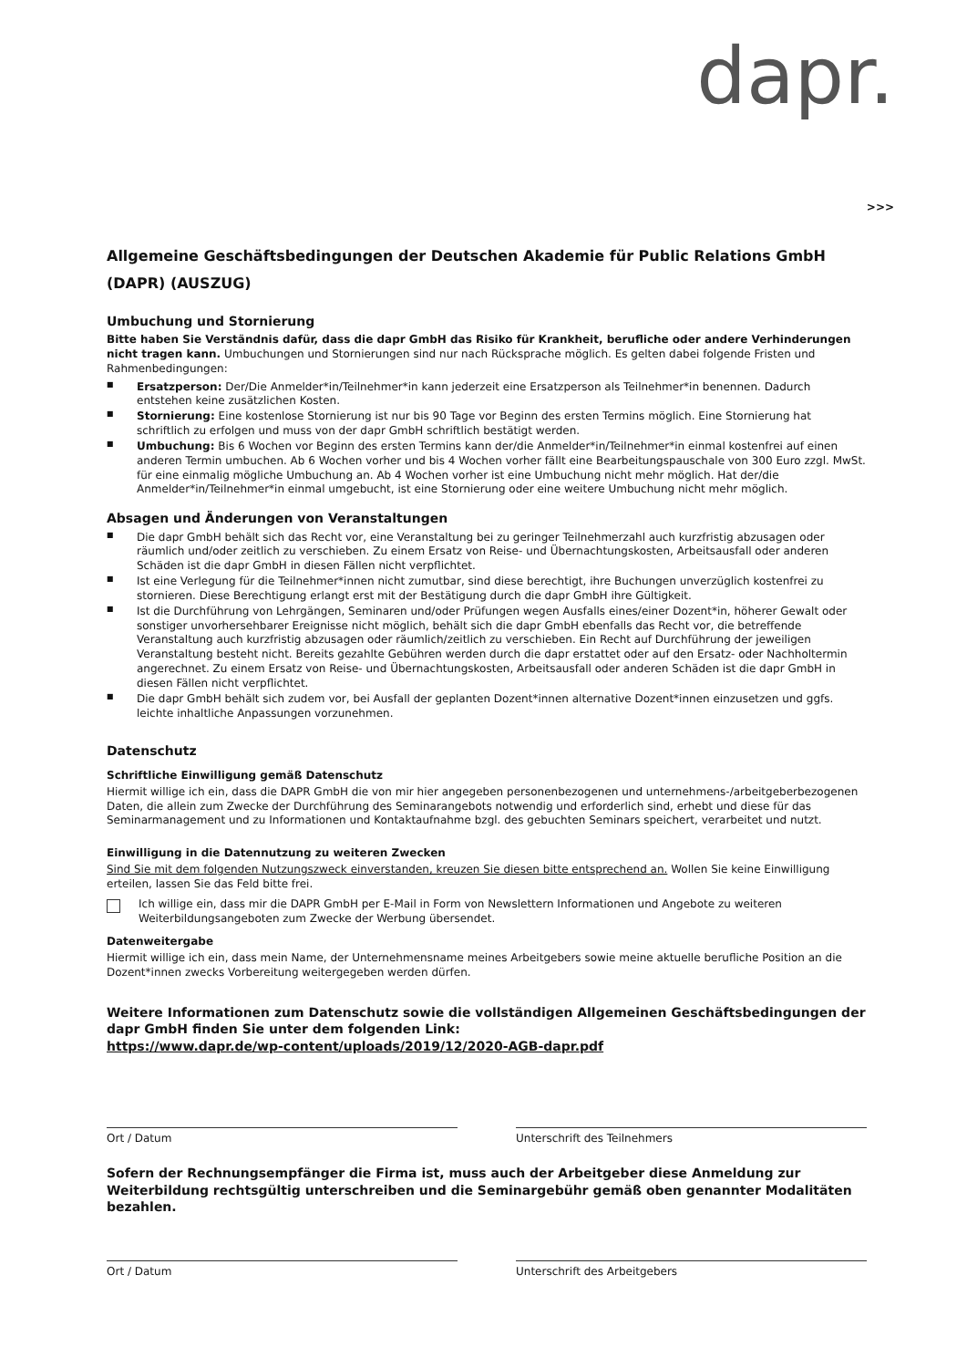dapr.
>>>
Allgemeine Geschäftsbedingungen der Deutschen Akademie für Public Relations GmbH (DAPR) (AUSZUG)
Umbuchung und Stornierung
Bitte haben Sie Verständnis dafür, dass die dapr GmbH das Risiko für Krankheit, berufliche oder andere Verhinderungen nicht tragen kann. Umbuchungen und Stornierungen sind nur nach Rücksprache möglich. Es gelten dabei folgende Fristen und Rahmenbedingungen:
■ Ersatzperson: Der/Die Anmelder*in/Teilnehmer*in kann jederzeit eine Ersatzperson als Teilnehmer*in benennen. Dadurch entstehen keine zusätzlichen Kosten.
■ Stornierung: Eine kostenlose Stornierung ist nur bis 90 Tage vor Beginn des ersten Termins möglich. Eine Stornierung hat schriftlich zu erfolgen und muss von der dapr GmbH schriftlich bestätigt werden.
■ Umbuchung: Bis 6 Wochen vor Beginn des ersten Termins kann der/die Anmelder*in/Teilnehmer*in einmal kostenfrei auf einen anderen Termin umbuchen. Ab 6 Wochen vorher und bis 4 Wochen vorher fällt eine Bearbeitungspauschale von 300 Euro zzgl. MwSt. für eine einmalig mögliche Umbuchung an. Ab 4 Wochen vorher ist eine Umbuchung nicht mehr möglich. Hat der/die Anmelder*in/Teilnehmer*in einmal umgebucht, ist eine Stornierung oder eine weitere Umbuchung nicht mehr möglich.
Absagen und Änderungen von Veranstaltungen
■ Die dapr GmbH behält sich das Recht vor, eine Veranstaltung bei zu geringer Teilnehmerzahl auch kurzfristig abzusagen oder räumlich und/oder zeitlich zu verschieben. Zu einem Ersatz von Reise- und Übernachtungskosten, Arbeitsausfall oder anderen Schäden ist die dapr GmbH in diesen Fällen nicht verpflichtet.
■ Ist eine Verlegung für die Teilnehmer*innen nicht zumutbar, sind diese berechtigt, ihre Buchungen unverzüglich kostenfrei zu stornieren. Diese Berechtigung erlangt erst mit der Bestätigung durch die dapr GmbH ihre Gültigkeit.
■ Ist die Durchführung von Lehrgängen, Seminaren und/oder Prüfungen wegen Ausfalls eines/einer Dozent*in, höherer Gewalt oder sonstiger unvorhersehbarer Ereignisse nicht möglich, behält sich die dapr GmbH ebenfalls das Recht vor, die betreffende Veranstaltung auch kurzfristig abzusagen oder räumlich/zeitlich zu verschieben. Ein Recht auf Durchführung der jeweiligen Veranstaltung besteht nicht. Bereits gezahlte Gebühren werden durch die dapr erstattet oder auf den Ersatz- oder Nachholtermin angerechnet. Zu einem Ersatz von Reise- und Übernachtungskosten, Arbeitsausfall oder anderen Schäden ist die dapr GmbH in diesen Fällen nicht verpflichtet.
■ Die dapr GmbH behält sich zudem vor, bei Ausfall der geplanten Dozent*innen alternative Dozent*innen einzusetzen und ggfs. leichte inhaltliche Anpassungen vorzunehmen.
Datenschutz
Schriftliche Einwilligung gemäß Datenschutz
Hiermit willige ich ein, dass die DAPR GmbH die von mir hier angegeben personenbezogenen und unternehmens-/arbeitgeberbezogenen Daten, die allein zum Zwecke der Durchführung des Seminarangebots notwendig und erforderlich sind, erhebt und diese für das Seminarmanagement und zu Informationen und Kontaktaufnahme bzgl. des gebuchten Seminars speichert, verarbeitet und nutzt.
Einwilligung in die Datennutzung zu weiteren Zwecken
Sind Sie mit dem folgenden Nutzungszweck einverstanden, kreuzen Sie diesen bitte entsprechend an. Wollen Sie keine Einwilligung erteilen, lassen Sie das Feld bitte frei.
Ich willige ein, dass mir die DAPR GmbH per E-Mail in Form von Newslettern Informationen und Angebote zu weiteren Weiterbildungsangeboten zum Zwecke der Werbung übersendet.
Datenweitergabe
Hiermit willige ich ein, dass mein Name, der Unternehmensname meines Arbeitgebers sowie meine aktuelle berufliche Position an die Dozent*innen zwecks Vorbereitung weitergegeben werden dürfen.
Weitere Informationen zum Datenschutz sowie die vollständigen Allgemeinen Geschäftsbedingungen der dapr GmbH finden Sie unter dem folgenden Link:
https://www.dapr.de/wp-content/uploads/2019/12/2020-AGB-dapr.pdf
Ort / Datum Unterschrift des Teilnehmers
Sofern der Rechnungsempfänger die Firma ist, muss auch der Arbeitgeber diese Anmeldung zur Weiterbildung rechtsgültig unterschreiben und die Seminargebühr gemäß oben genannter Modalitäten bezahlen.
Ort / Datum Unterschrift des Arbeitgebers